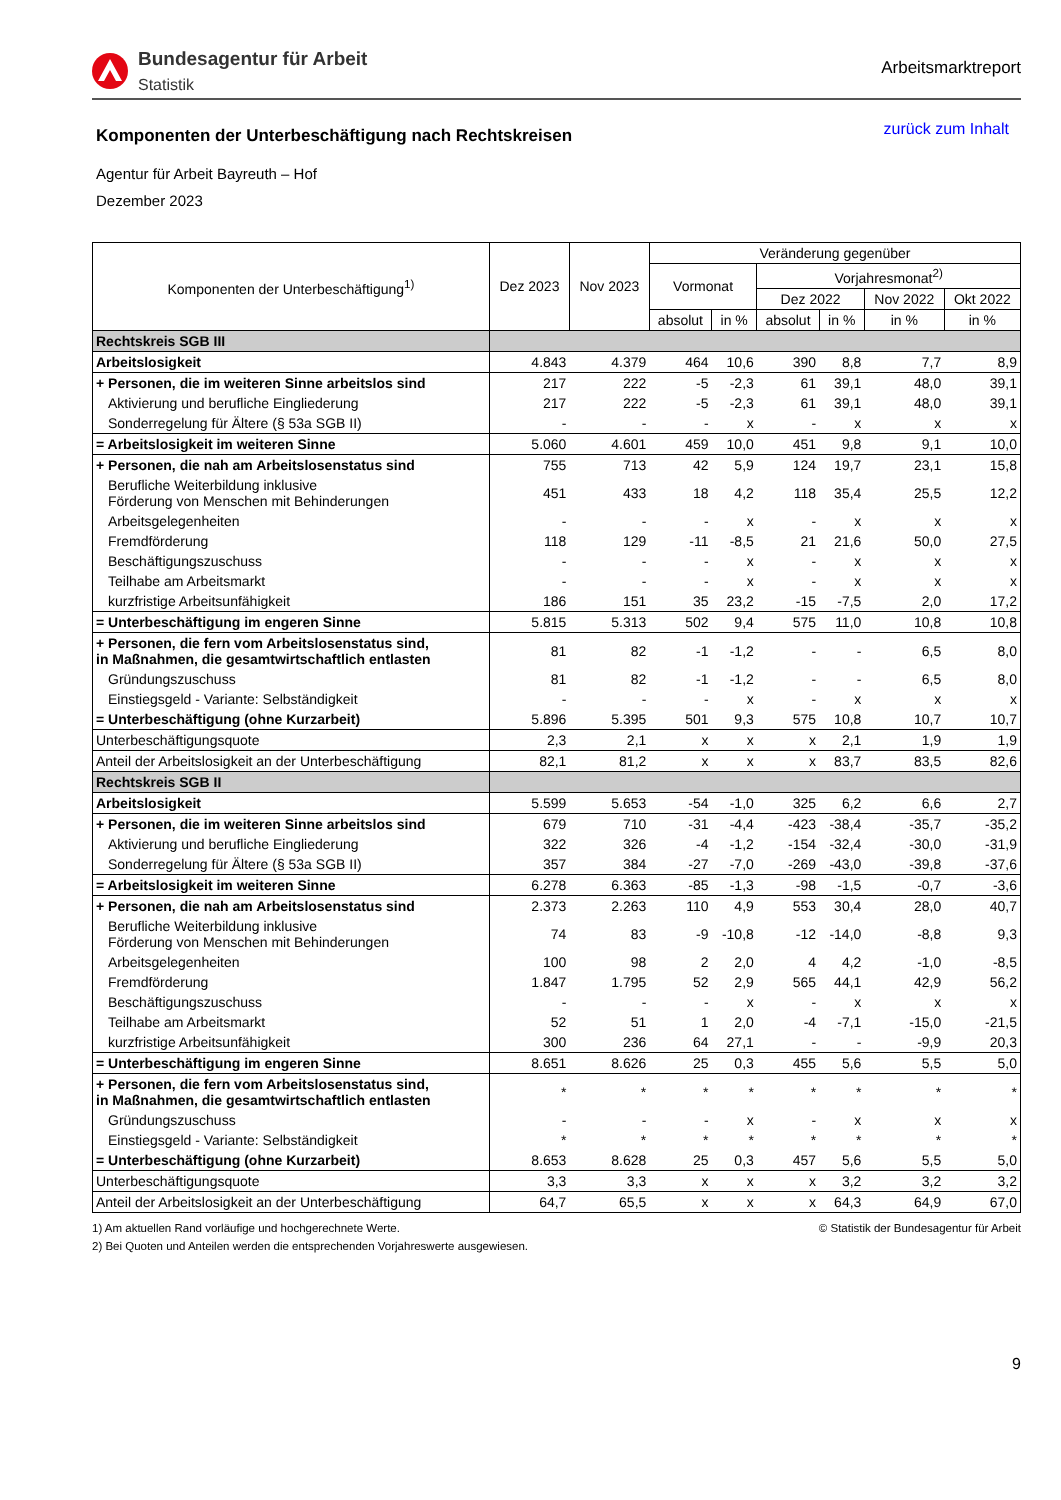Bundesagentur für Arbeit
Statistik
Arbeitsmarktreport
Komponenten der Unterbeschäftigung nach Rechtskreisen
zurück zum Inhalt
Agentur für Arbeit Bayreuth – Hof
Dezember 2023
| Komponenten der Unterbeschäftigung<sup>1)</sup> | Dez 2023 | Nov 2023 | Veränderung gegenüber | | | | | |
| --- | --- | --- | --- | --- | --- | --- | --- | --- |
| | | | Vormonat | | Vorjahresmonat<sup>2)</sup> | | | |
| | | | | | Dez 2022 | | Nov 2022 | Okt 2022 |
| | | | absolut | in % | absolut | in % | in % | in % |
| Rechtskreis SGB III | | | | | | | | |
| Arbeitslosigkeit | 4.843 | 4.379 | 464 | 10,6 | 390 | 8,8 | 7,7 | 8,9 |
| + Personen, die im weiteren Sinne arbeitslos sind | 217 | 222 | -5 | -2,3 | 61 | 39,1 | 48,0 | 39,1 |
| Aktivierung und berufliche Eingliederung | 217 | 222 | -5 | -2,3 | 61 | 39,1 | 48,0 | 39,1 |
| Sonderregelung für Ältere (§ 53a SGB II) | - | - | - | x | - | x | x | x |
| = Arbeitslosigkeit im weiteren Sinne | 5.060 | 4.601 | 459 | 10,0 | 451 | 9,8 | 9,1 | 10,0 |
| + Personen, die nah am Arbeitslosenstatus sind | 755 | 713 | 42 | 5,9 | 124 | 19,7 | 23,1 | 15,8 |
| Berufliche Weiterbildung inklusive Förderung von Menschen mit Behinderungen | 451 | 433 | 18 | 4,2 | 118 | 35,4 | 25,5 | 12,2 |
| Arbeitsgelegenheiten | - | - | - | x | - | x | x | x |
| Fremdförderung | 118 | 129 | -11 | -8,5 | 21 | 21,6 | 50,0 | 27,5 |
| Beschäftigungszuschuss | - | - | - | x | - | x | x | x |
| Teilhabe am Arbeitsmarkt | - | - | - | x | - | x | x | x |
| kurzfristige Arbeitsunfähigkeit | 186 | 151 | 35 | 23,2 | -15 | -7,5 | 2,0 | 17,2 |
| = Unterbeschäftigung im engeren Sinne | 5.815 | 5.313 | 502 | 9,4 | 575 | 11,0 | 10,8 | 10,8 |
| + Personen, die fern vom Arbeitslosenstatus sind, in Maßnahmen, die gesamtwirtschaftlich entlasten | 81 | 82 | -1 | -1,2 | - | - | 6,5 | 8,0 |
| Gründungszuschuss | 81 | 82 | -1 | -1,2 | - | - | 6,5 | 8,0 |
| Einstiegsgeld - Variante: Selbständigkeit | - | - | - | x | - | x | x | x |
| = Unterbeschäftigung (ohne Kurzarbeit) | 5.896 | 5.395 | 501 | 9,3 | 575 | 10,8 | 10,7 | 10,7 |
| Unterbeschäftigungsquote | 2,3 | 2,1 | x | x | x | 2,1 | 1,9 | 1,9 |
| Anteil der Arbeitslosigkeit an der Unterbeschäftigung | 82,1 | 81,2 | x | x | x | 83,7 | 83,5 | 82,6 |
| Rechtskreis SGB II | | | | | | | | |
| Arbeitslosigkeit | 5.599 | 5.653 | -54 | -1,0 | 325 | 6,2 | 6,6 | 2,7 |
| + Personen, die im weiteren Sinne arbeitslos sind | 679 | 710 | -31 | -4,4 | -423 | -38,4 | -35,7 | -35,2 |
| Aktivierung und berufliche Eingliederung | 322 | 326 | -4 | -1,2 | -154 | -32,4 | -30,0 | -31,9 |
| Sonderregelung für Ältere (§ 53a SGB II) | 357 | 384 | -27 | -7,0 | -269 | -43,0 | -39,8 | -37,6 |
| = Arbeitslosigkeit im weiteren Sinne | 6.278 | 6.363 | -85 | -1,3 | -98 | -1,5 | -0,7 | -3,6 |
| + Personen, die nah am Arbeitslosenstatus sind | 2.373 | 2.263 | 110 | 4,9 | 553 | 30,4 | 28,0 | 40,7 |
| Berufliche Weiterbildung inklusive Förderung von Menschen mit Behinderungen | 74 | 83 | -9 | -10,8 | -12 | -14,0 | -8,8 | 9,3 |
| Arbeitsgelegenheiten | 100 | 98 | 2 | 2,0 | 4 | 4,2 | -1,0 | -8,5 |
| Fremdförderung | 1.847 | 1.795 | 52 | 2,9 | 565 | 44,1 | 42,9 | 56,2 |
| Beschäftigungszuschuss | - | - | - | x | - | x | x | x |
| Teilhabe am Arbeitsmarkt | 52 | 51 | 1 | 2,0 | -4 | -7,1 | -15,0 | -21,5 |
| kurzfristige Arbeitsunfähigkeit | 300 | 236 | 64 | 27,1 | - | - | -9,9 | 20,3 |
| = Unterbeschäftigung im engeren Sinne | 8.651 | 8.626 | 25 | 0,3 | 455 | 5,6 | 5,5 | 5,0 |
| + Personen, die fern vom Arbeitslosenstatus sind, in Maßnahmen, die gesamtwirtschaftlich entlasten | * | * | * | * | * | * | * | * |
| Gründungszuschuss | - | - | - | x | - | x | x | x |
| Einstiegsgeld - Variante: Selbständigkeit | * | * | * | * | * | * | * | * |
| = Unterbeschäftigung (ohne Kurzarbeit) | 8.653 | 8.628 | 25 | 0,3 | 457 | 5,6 | 5,5 | 5,0 |
| Unterbeschäftigungsquote | 3,3 | 3,3 | x | x | x | 3,2 | 3,2 | 3,2 |
| Anteil der Arbeitslosigkeit an der Unterbeschäftigung | 64,7 | 65,5 | x | x | x | 64,3 | 64,9 | 67,0 |
1) Am aktuellen Rand vorläufige und hochgerechnete Werte.
2) Bei Quoten und Anteilen werden die entsprechenden Vorjahreswerte ausgewiesen.
© Statistik der Bundesagentur für Arbeit
9